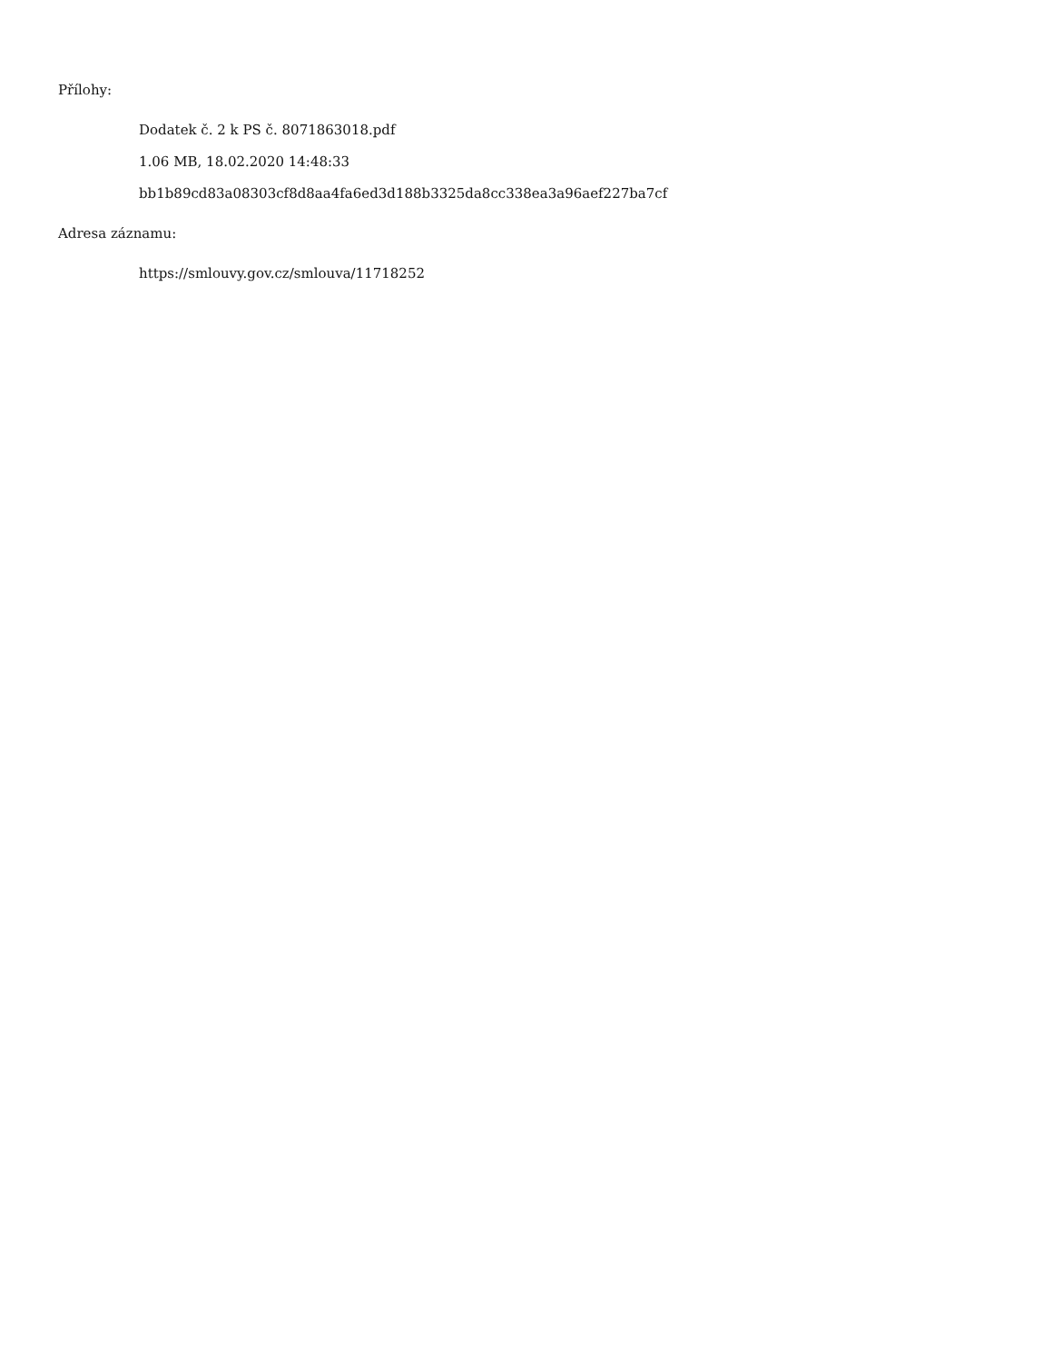Přílohy:
Dodatek č. 2 k PS č. 8071863018.pdf
1.06 MB, 18.02.2020 14:48:33
bb1b89cd83a08303cf8d8aa4fa6ed3d188b3325da8cc338ea3a96aef227ba7cf
Adresa záznamu:
https://smlouvy.gov.cz/smlouva/11718252